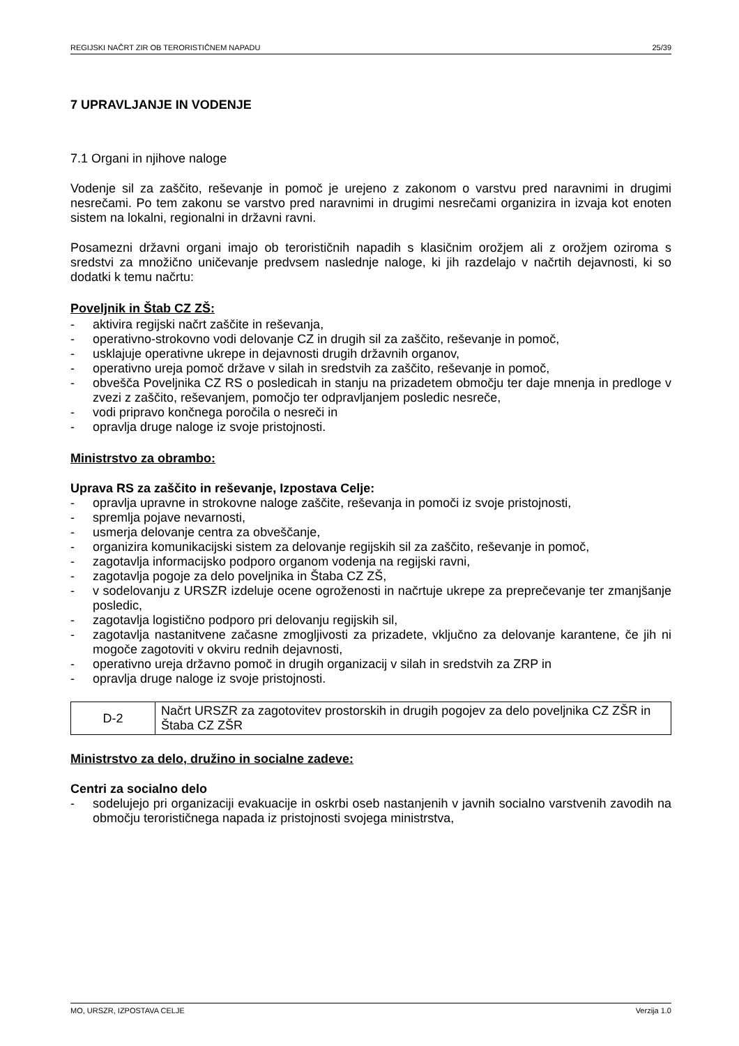REGIJSKI NAČRT ZIR OB TERORISTIČNEM NAPADU 25/39
7 UPRAVLJANJE IN VODENJE
7.1 Organi in njihove naloge
Vodenje sil za zaščito, reševanje in pomoč je urejeno z zakonom o varstvu pred naravnimi in drugimi nesrečami. Po tem zakonu se varstvo pred naravnimi in drugimi nesrečami organizira in izvaja kot enoten sistem na lokalni, regionalni in državni ravni.
Posamezni državni organi imajo ob terorističnih napadih s klasičnim orožjem ali z orožjem oziroma s sredstvi za množično uničevanje predvsem naslednje naloge, ki jih razdelajo v načrtih dejavnosti, ki so dodatki k temu načrtu:
Poveljnik in Štab CZ ZŠ:
- aktivira regijski načrt zaščite in reševanja,
- operativno-strokovno vodi delovanje CZ in drugih sil za zaščito, reševanje in pomoč,
- usklajuje operativne ukrepe in dejavnosti drugih državnih organov,
- operativno ureja pomoč države v silah in sredstvih za zaščito, reševanje in pomoč,
- obvešča Poveljnika CZ RS o posledicah in stanju na prizadetem območju ter daje mnenja in predloge v zvezi z zaščito, reševanjem, pomočjo ter odpravljanjem posledic nesreče,
- vodi pripravo končnega poročila o nesreči in
- opravlja druge naloge iz svoje pristojnosti.
Ministrstvo za obrambo:
Uprava RS za zaščito in reševanje, Izpostava Celje:
- opravlja upravne in strokovne naloge zaščite, reševanja in pomoči iz svoje pristojnosti,
- spremlja pojave nevarnosti,
- usmerja delovanje centra za obveščanje,
- organizira komunikacijski sistem za delovanje regijskih sil za zaščito, reševanje in pomoč,
- zagotavlja informacijsko podporo organom vodenja na regijski ravni,
- zagotavlja pogoje za delo poveljnika in Štaba CZ ZŠ,
- v sodelovanju z URSZR izdeluje ocene ogroženosti in načrtuje ukrepe za preprečevanje ter zmanjšanje posledic,
- zagotavlja logistično podporo pri delovanju regijskih sil,
- zagotavlja nastanitvene začasne zmogljivosti za prizadete, vključno za delovanje karantene, če jih ni mogoče zagotoviti v okviru rednih dejavnosti,
- operativno ureja državno pomoč in drugih organizacij v silah in sredstvih za ZRP in
- opravlja druge naloge iz svoje pristojnosti.
| D-2 | Načrt URSZR za zagotovitev prostorskih in drugih pogojev za delo poveljnika CZ ZŠR in Štaba CZ ZŠR |
Ministrstvo za delo, družino in socialne zadeve:
Centri za socialno delo
- sodelujejo pri organizaciji evakuacije in oskrbi oseb nastanjenih v javnih socialno varstvenih zavodih na območju terorističnega napada iz pristojnosti svojega ministrstva,
MO, URSZR, IZPOSTAVA CELJE Verzija 1.0